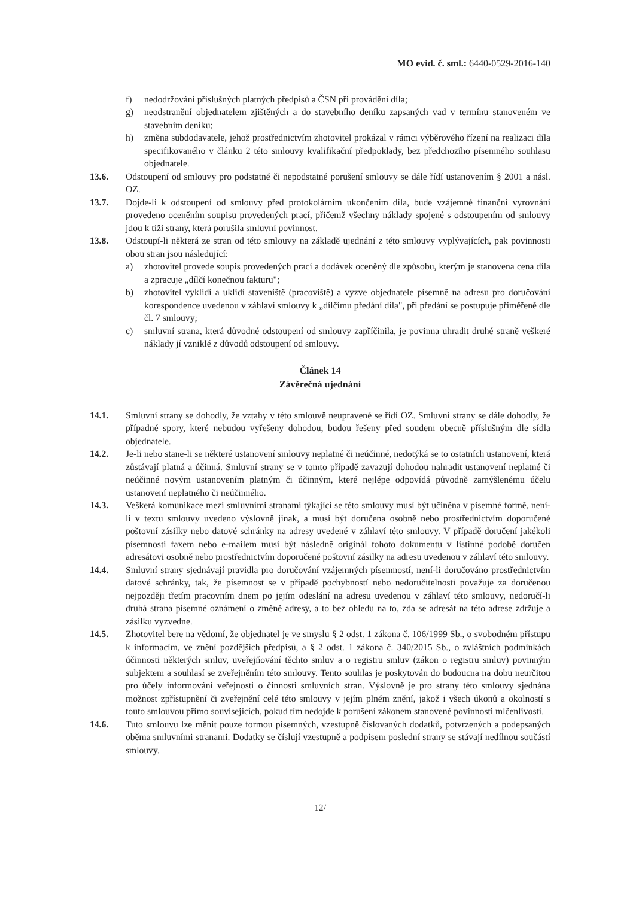MO evid. č. sml.: 6440-0529-2016-140
f) nedodržování příslušných platných předpisů a ČSN při provádění díla;
g) neodstranění objednatelem zjištěných a do stavebního deníku zapsaných vad v termínu stanoveném ve stavebním deníku;
h) změna subdodavatele, jehož prostřednictvím zhotovitel prokázal v rámci výběrového řízení na realizaci díla specifikovaného v článku 2 této smlouvy kvalifikační předpoklady, bez předchozího písemného souhlasu objednatele.
13.6. Odstoupení od smlouvy pro podstatné či nepodstatné porušení smlouvy se dále řídí ustanovením § 2001 a násl. OZ.
13.7. Dojde-li k odstoupení od smlouvy před protokolárním ukončením díla, bude vzájemné finanční vyrovnání provedeno oceněním soupisu provedených prací, přičemž všechny náklady spojené s odstoupením od smlouvy jdou k tíži strany, která porušila smluvní povinnost.
13.8. Odstoupí-li některá ze stran od této smlouvy na základě ujednání z této smlouvy vyplývajících, pak povinnosti obou stran jsou následující:
a) zhotovitel provede soupis provedených prací a dodávek oceněný dle způsobu, kterým je stanovena cena díla a zpracuje „dílčí konečnou fakturu";
b) zhotovitel vyklidí a uklidí staveniště (pracoviště) a vyzve objednatele písemně na adresu pro doručování korespondence uvedenou v záhlaví smlouvy k „dílčímu předání díla", při předání se postupuje přiměřeně dle čl. 7 smlouvy;
c) smluvní strana, která důvodné odstoupení od smlouvy zapříčinila, je povinna uhradit druhé straně veškeré náklady jí vzniklé z důvodů odstoupení od smlouvy.
Článek 14
Závěrečná ujednání
14.1. Smluvní strany se dohodly, že vztahy v této smlouvě neupravené se řídí OZ. Smluvní strany se dále dohodly, že případné spory, které nebudou vyřešeny dohodou, budou řešeny před soudem obecně příslušným dle sídla objednatele.
14.2. Je-li nebo stane-li se některé ustanovení smlouvy neplatné či neúčinné, nedotýká se to ostatních ustanovení, která zůstávají platná a účinná. Smluvní strany se v tomto případě zavazují dohodou nahradit ustanovení neplatné či neúčinné novým ustanovením platným či účinným, které nejlépe odpovídá původně zamýšlenému účelu ustanovení neplatného či neúčinného.
14.3. Veškerá komunikace mezi smluvními stranami týkající se této smlouvy musí být učiněna v písemné formě, není-li v textu smlouvy uvedeno výslovně jinak, a musí být doručena osobně nebo prostřednictvím doporučené poštovní zásilky nebo datové schránky na adresy uvedené v záhlaví této smlouvy. V případě doručení jakékoli písemnosti faxem nebo e-mailem musí být následně originál tohoto dokumentu v listinné podobě doručen adresátovi osobně nebo prostřednictvím doporučené poštovní zásilky na adresu uvedenou v záhlaví této smlouvy.
14.4. Smluvní strany sjednávají pravidla pro doručování vzájemných písemností, není-li doručováno prostřednictvím datové schránky, tak, že písemnost se v případě pochybností nebo nedoručitelnosti považuje za doručenou nejpozději třetím pracovním dnem po jejím odeslání na adresu uvedenou v záhlaví této smlouvy, nedoručí-li druhá strana písemné oznámení o změně adresy, a to bez ohledu na to, zda se adresát na této adrese zdržuje a zásilku vyzvedne.
14.5. Zhotovitel bere na vědomí, že objednatel je ve smyslu § 2 odst. 1 zákona č. 106/1999 Sb., o svobodném přístupu k informacím, ve znění pozdějších předpisů, a § 2 odst. 1 zákona č. 340/2015 Sb., o zvláštních podmínkách účinnosti některých smluv, uveřejňování těchto smluv a o registru smluv (zákon o registru smluv) povinným subjektem a souhlasí se zveřejněním této smlouvy. Tento souhlas je poskytován do budoucna na dobu neurčitou pro účely informování veřejnosti o činnosti smluvních stran. Výslovně je pro strany této smlouvy sjednána možnost zpřístupnění či zveřejnění celé této smlouvy v jejím plném znění, jakož i všech úkonů a okolností s touto smlouvou přímo souvisejících, pokud tím nedojde k porušení zákonem stanovené povinnosti mlčenlivosti.
14.6. Tuto smlouvu lze měnit pouze formou písemných, vzestupně číslovaných dodatků, potvrzených a podepsaných oběma smluvními stranami. Dodatky se číslují vzestupně a podpisem poslední strany se stávají nedílnou součástí smlouvy.
12/